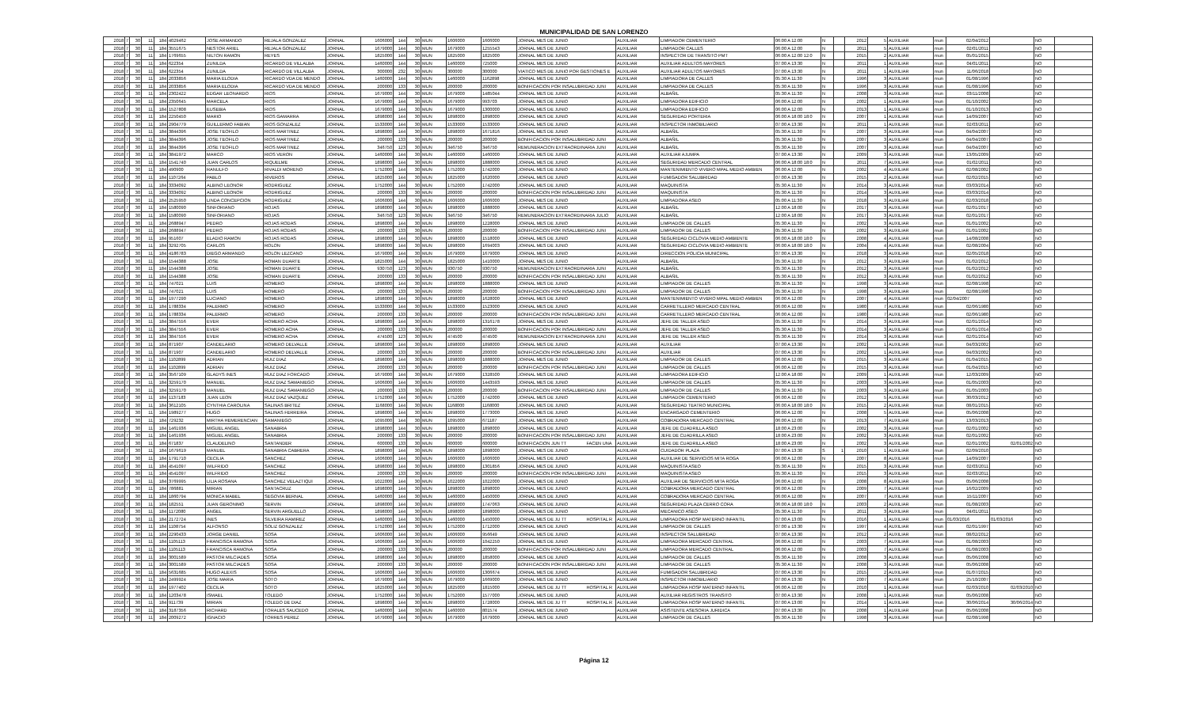MUNICIPALIDAD DE SAN LORENZO
| 2018 | 7 | 30 | 11 | 184 | 4029462 | JOSE ARMANDO | REJALA GONZALEZ | JORNAL | 1606000 | 144 | 30 | MUN | 1606000 | 1606000 | JORNAL MES DE JUNIO | | AUXILIAR | LIMPIADOR CEMENTERIO | 06:00 A 12:00 | N | | 2012 | 5 | AUXILIAR | mun | 02/04/2012 | | NO | |
| 2018 | 7 | 30 | 11 | 184 | 3551675 | NESTOR ARIEL | REJALA GONZALEZ | JORNAL | 1679000 | 144 | 30 | MUN | 1679000 | 1255543 | JORNAL MES DE JUNIO | | AUXILIAR | LIMPIADOR CALLES | 06:00 A 12:00 | N | | 2011 | 5 | AUXILIAR | mun | 02/01/2011 | | NO | |
| 2018 | 7 | 30 | 11 | 184 | 1769655 | NILTON RAMON | REYES | JORNAL | 1825000 | 144 | 30 | MUN | 1825000 | 1825000 | JORNAL MES DE JUNIO | | AUXILIAR | INSPECTOR DE TRANSITO PMT | 06:00 A 12:00 12:0 | N | | 2015 | 2 | AUXILIAR | mun | 05/01/2015 | | NO | |
| 2018 | 7 | 30 | 11 | 184 | 622354 | ZUNILDA | RICARDO DE VILLALBA | JORNAL | 1460000 | 144 | 30 | MUN | 1460000 | 725000 | JORNAL MES DE JUNIO | | AUXILIAR | AUXILIAR ADULTOS MAYORES | 07:00 A 13:30 | N | | 2011 | 1 | AUXILIAR | mun | 04/01/2011 | | NO | |
| 2018 | 7 | 30 | 11 | 184 | 622354 | ZUNILDA | RICARDO DE VILLALBA | JORNAL | 300000 | 232 | 30 | MUN | 300000 | 300000 | VIATICO MES DE JUNIO POR GESTIONES E | | AUXILIAR | AUXILIAR ADULTOS MAYORES | 07:00 A 13:30 | N | | 2011 | 1 | AUXILIAR | mun | 11/06/2018 | | NO | |
| 2018 | 7 | 30 | 11 | 184 | 2033856 | MARIA ELODIA | RICARDO VDA DE MENDO | JORNAL | 1460000 | 144 | 30 | MUN | 1460000 | 1162898 | JORNAL MES DE JUNIO | | AUXILIAR | LIMPIADORA DE CALLES | 05:30 A 11:30 | N | | 1996 | 3 | AUXILIAR | mun | 01/08/1996 | | NO | |
| 2018 | 7 | 30 | 11 | 184 | 2033856 | MARIA ELODIA | RICARDO VDA DE MENDO | JORNAL | 200000 | 133 | 30 | MUN | 200000 | 200000 | BONIFICACION POR INSALUBRIDAD JUNI | | AUXILIAR | LIMPIADORA DE CALLES | 05:30 A 11:30 | N | | 1996 | 3 | AUXILIAR | mun | 01/08/1996 | | NO | |
| 2018 | 7 | 30 | 11 | 184 | 2302422 | EDGAR LEONARDO | RIOS | JORNAL | 1679000 | 144 | 30 | MUN | 1679000 | 1485044 | JORNAL MES DE JUNIO | | AUXILIAR | ALBAÑIL | 05:30 A 11:30 | N | | 2008 | 3 | AUXILIAR | mun | 03/11/2008 | | NO | |
| 2018 | 7 | 30 | 11 | 184 | 2350645 | MARCELA | RIOS | JORNAL | 1679000 | 144 | 30 | MUN | 1679000 | 993703 | JORNAL MES DE JUNIO | | AUXILIAR | LIMPIADORA EDIFICIO | 06:00 A 12:00 | N | | 2002 | 1 | AUXILIAR | mun | 01/10/2002 | | NO | |
| 2018 | 7 | 30 | 11 | 184 | 1527808 | EUSEBIA | RIOS | JORNAL | 1679000 | 144 | 30 | MUN | 1679000 | 1300000 | JORNAL MES DE JUNIO | | AUXILIAR | LIMPIADORA EDIFICIO | 06:00 A 12:00 | N | | 2013 | 1 | AUXILIAR | mun | 01/10/2013 | | NO | |
| 2018 | 7 | 30 | 11 | 184 | 2250450 | MARIO | RIOS GAMARRA | JORNAL | 1898000 | 144 | 30 | MUN | 1898000 | 1898000 | JORNAL MES DE JUNIO | | AUXILIAR | SEGURIDAD PORTERIA | 06:00 A 18:00 18:0 | N | | 2007 | 1 | AUXILIAR | mun | 14/09/2007 | | NO | |
| 2018 | 7 | 30 | 11 | 184 | 2904779 | GUILLERMO FABIAN | RIOS GONZALEZ | JORNAL | 1533000 | 144 | 30 | MUN | 1533000 | 1533000 | JORNAL MES DE JUNIO | | AUXILIAR | INSPECTOR INMOBILIARIO | 07:00 A 13:30 | N | | 2011 | 1 | AUXILIAR | mun | 02/03/2011 | | NO | |
| 2018 | 7 | 30 | 11 | 184 | 3844396 | JOSE TEOFILO | RIOS MARTINEZ | JORNAL | 1898000 | 144 | 30 | MUN | 1898000 | 1671816 | JORNAL MES DE JUNIO | | AUXILIAR | ALBAÑIL | 05:30 A 11:30 | N | | 2007 | 3 | AUXILIAR | mun | 04/04/2007 | | NO | |
| 2018 | 7 | 30 | 11 | 184 | 3844396 | JOSE TEOFILO | RIOS MARTINEZ | JORNAL | 200000 | 133 | 30 | MUN | 200000 | 200000 | BONIFICACION POR INSALUBRIDAD JUNI | | AUXILIAR | ALBAÑIL | 05:30 A 11:30 | N | | 2007 | 3 | AUXILIAR | mun | 04/04/2007 | | NO | |
| 2018 | 7 | 30 | 11 | 184 | 3844396 | JOSE TEOFILO | RIOS MARTINEZ | JORNAL | 346750 | 123 | 30 | MUN | 346750 | 346750 | REMUNERACION EXTRAORDINARIA JUNI | | AUXILIAR | ALBAÑIL | 05:30 A 11:30 | N | | 2007 | 3 | AUXILIAR | mun | 04/04/2007 | | NO | |
| 2018 | 7 | 30 | 11 | 184 | 3841972 | MARCO | RIOS VERON | JORNAL | 1460000 | 144 | 30 | MUN | 1460000 | 1460000 | JORNAL MES DE JUNIO | | AUXILIAR | AUXILIAR AJUMPA | 07:00 A 13:30 | N | | 2009 | 3 | AUXILIAR | mun | 13/05/2009 | | NO | |
| 2018 | 7 | 30 | 11 | 184 | 1541740 | JUAN CARLOS | RIQUELME | JORNAL | 1898000 | 144 | 30 | MUN | 1898000 | 1888000 | JORNAL MES DE JUNIO | | AUXILIAR | SEGURIDAD MERCADO CENTRAL | 06:00 A 18:00 18:0 | N | | 2011 | 7 | AUXILIAR | mun | 01/02/2011 | | NO | |
| 2018 | 7 | 30 | 11 | 184 | 490900 | RANULFO | RIVALDI MORENO | JORNAL | 1752000 | 144 | 30 | MUN | 1752000 | 1742000 | JORNAL MES DE JUNIO | | AUXILIAR | MANTENIMIENTO VIVERO MPAL MEDIO AMBIEN | 06:00 A 12:00 | N | | 2002 | 4 | AUXILIAR | mun | 02/08/2002 | | NO | |
| 2018 | 7 | 30 | 11 | 184 | 1107264 | PABLO | RIVEROS | JORNAL | 1825000 | 144 | 30 | MUN | 1825000 | 1620000 | JORNAL MES DE JUNIO | | AUXILIAR | FUMIGADOR SALUBRIDAD | 07:00 A 13:30 | N | | 2015 | 2 | AUXILIAR | mun | 02/02/2015 | | NO | |
| 2018 | 7 | 30 | 11 | 184 | 3334092 | ALBINO LEONOR | RODRIGUEZ | JORNAL | 1752000 | 144 | 30 | MUN | 1752000 | 1742000 | JORNAL MES DE JUNIO | | AUXILIAR | MAQUINISTA | 05:30 A 11:30 | N | | 2014 | 3 | AUXILIAR | mun | 03/03/2014 | | NO | |
| 2018 | 7 | 30 | 11 | 184 | 3334092 | ALBINO LEONOR | RODRIGUEZ | JORNAL | 200000 | 133 | 30 | MUN | 200000 | 200000 | BONIFICACION POR INSALUBRIDAD JUNI | | AUXILIAR | MAQUINISTA | 05:30 A 11:30 | N | | 2014 | 3 | AUXILIAR | mun | 03/03/2014 | | NO | |
| 2018 | 7 | 30 | 11 | 184 | 2525950 | LINDA CONCEPCION | RODRIGUEZ | JORNAL | 1606000 | 144 | 30 | MUN | 1606000 | 1606000 | JORNAL MES DE JUNIO | | AUXILIAR | LIMPIADORA ASEO | 05:00 A 11:30 | N | | 2018 | 3 | AUXILIAR | mun | 02/03/2018 | | NO | |
| 2018 | 7 | 30 | 11 | 184 | 1580090 | SINFORIANO | ROJAS | JORNAL | 1898000 | 144 | 30 | MUN | 1898000 | 1888000 | JORNAL MES DE JUNIO | | AUXILIAR | ALBAÑIL | 12:00 A 18:00 | N | | 2017 | 3 | AUXILIAR | mun | 02/01/2017 | | NO | |
| 2018 | 7 | 30 | 11 | 184 | 1580090 | SINFORIANO | ROJAS | JORNAL | 346750 | 123 | 30 | MUN | 346750 | 346750 | REMUNERACION EXTRAORDINARIA JULIO | | AUXILIAR | ALBAÑIL | 12:00 A 18:00 | N | | 2017 | 3 | AUXILIAR | mun | 02/01/2017 | | NO | |
| 2018 | 7 | 30 | 11 | 184 | 2688947 | PEDRO | ROJAS RODAS | JORNAL | 1898000 | 144 | 30 | MUN | 1898000 | 1228000 | JORNAL MES DE JUNIO | | AUXILIAR | LIMPIADOR DE CALLES | 05:30 A 11:30 | N | | 2002 | 3 | AUXILIAR | mun | 01/01/2002 | | NO | |
| 2018 | 7 | 30 | 11 | 184 | 2688947 | PEDRO | ROJAS RODAS | JORNAL | 200000 | 133 | 30 | MUN | 200000 | 200000 | BONIFICACION POR INSALUBRIDAD JUNI | | AUXILIAR | LIMPIADOR DE CALLES | 05:30 A 11:30 | N | | 2002 | 3 | AUXILIAR | mun | 01/01/2002 | | NO | |
| 2018 | 7 | 30 | 11 | 184 | 951607 | ELADIO RAMON | ROJAS RODAS | JORNAL | 1898000 | 144 | 30 | MUN | 1898000 | 1518000 | JORNAL MES DE JUNIO | | AUXILIAR | SEGURIDAD CICLOVIA MEDIO AMBIENTE | 06:00 A 18:00 18:0 | N | | 2008 | 4 | AUXILIAR | mun | 14/08/2008 | | NO | |
| 2018 | 7 | 30 | 11 | 184 | 3292705 | CARLOS | ROLON | JORNAL | 1898000 | 144 | 30 | MUN | 1898000 | 1694003 | JORNAL MES DE JUNIO | | AUXILIAR | SEGURIDAD CICLOVIA MEDIO AMBIENTE | 06:00 A 18:00 18:0 | N | | 2004 | 4 | AUXILIAR | mun | 02/08/2004 | | NO | |
| 2018 | 7 | 30 | 11 | 184 | 4186783 | DIEGO ARMANDO | ROLON LEZCANO | JORNAL | 1679000 | 144 | 30 | MUN | 1679000 | 1679000 | JORNAL MES DE JUNIO | | AUXILIAR | DIRECCION POLICIA MUNICIPAL | 07:00 A 13:30 | N | | 2018 | 3 | AUXILIAR | mun | 02/05/2018 | | NO | |
| 2018 | 7 | 30 | 11 | 184 | 1544388 | JOSE | ROMAN DUARTE | JORNAL | 1825000 | 144 | 30 | MUN | 1825000 | 1410000 | JORNAL MES DE JUNIO | | AUXILIAR | ALBAÑIL | 05:30 A 11:30 | N | | 2012 | 3 | AUXILIAR | mun | 01/02/2012 | | NO | |
| 2018 | 7 | 30 | 11 | 184 | 1544388 | JOSE | ROMAN DUARTE | JORNAL | 930750 | 123 | 30 | MUN | 930750 | 930750 | REMUNERACION EXTRAORDINARIA JUNI | | AUXILIAR | ALBAÑIL | 05:30 A 11:30 | N | | 2012 | 3 | AUXILIAR | mun | 01/02/2012 | | NO | |
| 2018 | 7 | 30 | 11 | 184 | 1544388 | JOSE | ROMAN DUARTE | JORNAL | 200000 | 133 | 30 | MUN | 200000 | 200000 | BONIFICACION POR INSALUBRIDAD JUNI | | AUXILIAR | ALBAÑIL | 05:30 A 11:30 | N | | 2012 | 3 | AUXILIAR | mun | 01/02/2012 | | NO | |
| 2018 | 7 | 30 | 11 | 184 | 747021 | LUIS | ROMERO | JORNAL | 1898000 | 144 | 30 | MUN | 1898000 | 1888000 | JORNAL MES DE JUNIO | | AUXILIAR | LIMPIADOR DE CALLES | 05:30 A 11:30 | N | | 1998 | 3 | AUXILIAR | mun | 02/08/1998 | | NO | |
| 2018 | 7 | 30 | 11 | 184 | 747021 | LUIS | ROMERO | JORNAL | 200000 | 133 | 30 | MUN | 200000 | 200000 | BONIFICACION POR INSALUBRIDAD JUNI | | AUXILIAR | LIMPIADOR DE CALLES | 05:30 A 11:30 | N | | 1998 | 3 | AUXILIAR | mun | 02/08/1998 | | NO | |
| 2018 | 7 | 30 | 11 | 184 | 1977290 | LUCIANO | ROMERO | JORNAL | 1898000 | 144 | 30 | MUN | 1898000 | 1628000 | JORNAL MES DE JUNIO | | AUXILIAR | MANTENIMIENTO VIVERO MPAL MEDIO AMBIEN | 06:00 A 12:00 | N | | 2007 | 4 | AUXILIAR | mun | 02/04/2007 | | NO | |
| 2018 | 7 | 30 | 11 | 184 | 1788334 | PALERMO | ROMERO | JORNAL | 1533000 | 144 | 30 | MUN | 1533000 | 1523000 | JORNAL MES DE JUNIO | | AUXILIAR | CARRETILLERO MERCADO CENTRAL | 06:00 A 12:00 | N | | 1980 | 7 | AUXILIAR | mun | 02/06/1980 | | NO | |
| 2018 | 7 | 30 | 11 | 184 | 1788334 | PALERMO | ROMERO | JORNAL | 200000 | 133 | 30 | MUN | 200000 | 200000 | BONIFICACION POR INSALUBRIDAD JUNI | | AUXILIAR | CARRETILLERO MERCADO CENTRAL | 06:00 A 12:00 | N | | 1980 | 7 | AUXILIAR | mun | 02/06/1980 | | NO | |
| 2018 | 7 | 30 | 11 | 184 | 3847556 | EVER | ROMERO ACHA | JORNAL | 1898000 | 144 | 30 | MUN | 1898000 | 1316178 | JORNAL MES DE JUNIO | | AUXILIAR | JEFE DE TALLER ASEO | 05:30 A 11:30 | N | | 2014 | 3 | AUXILIAR | mun | 02/01/2014 | | NO | |
| 2018 | 7 | 30 | 11 | 184 | 3847556 | EVER | ROMERO ACHA | JORNAL | 200000 | 133 | 30 | MUN | 200000 | 200000 | BONIFICACION POR INSALUBRIDAD JUNI | | AUXILIAR | JEFE DE TALLER ASEO | 05:30 A 11:30 | N | | 2014 | 3 | AUXILIAR | mun | 02/01/2014 | | NO | |
| 2018 | 7 | 30 | 11 | 184 | 3847556 | EVER | ROMERO ACHA | JORNAL | 474500 | 123 | 30 | MUN | 474500 | 474500 | REMUNERACION EXTRAORDINARIA JUNI | | AUXILIAR | JEFE DE TALLER ASEO | 05:30 A 11:30 | N | | 2014 | 3 | AUXILIAR | mun | 02/01/2014 | | NO | |
| 2018 | 7 | 30 | 11 | 184 | 871907 | CANDELARIO | ROMERO DELVALLE | JORNAL | 1898000 | 144 | 30 | MUN | 1898000 | 1898000 | JORNAL MES DE JUNIO | | AUXILIAR | AUXILIAR | 07:00 A 13:30 | N | | 2002 | 1 | AUXILIAR | mun | 04/03/2002 | | NO | |
| 2018 | 7 | 30 | 11 | 184 | 871907 | CANDELARIO | ROMERO DELVALLE | JORNAL | 200000 | 133 | 30 | MUN | 200000 | 200000 | BONIFICACION POR INSALUBRIDAD JUNI | | AUXILIAR | AUXILIAR | 07:00 A 13:30 | N | | 2002 | 1 | AUXILIAR | mun | 04/03/2002 | | NO | |
| 2018 | 7 | 30 | 11 | 184 | 1102899 | ADRIAN | RUIZ DIAZ | JORNAL | 1898000 | 144 | 30 | MUN | 1898000 | 1888000 | JORNAL MES DE JUNIO | | AUXILIAR | LIMPIADOR DE CALLES | 06:00 A 12:00 | N | | 2015 | 3 | AUXILIAR | mun | 01/04/2015 | | NO | |
| 2018 | 7 | 30 | 11 | 184 | 1102899 | ADRIAN | RUIZ DIAZ | JORNAL | 200000 | 133 | 30 | MUN | 200000 | 200000 | BONIFICACION POR INSALUBRIDAD JUNI | | AUXILIAR | LIMPIADOR DE CALLES | 06:00 A 12:00 | N | | 2015 | 3 | AUXILIAR | mun | 01/04/2015 | | NO | |
| 2018 | 7 | 30 | 11 | 184 | 3567109 | GLADYS INES | RUIZ DIAZ FORCADO | JORNAL | 1679000 | 144 | 30 | MUN | 1679000 | 1328500 | JORNAL MES DE JUNIO | | AUXILIAR | LIMPIADORA EDIFICIO | 12:00 A 18:00 | N | | 2009 | 1 | AUXILIAR | mun | 12/03/2009 | | NO | |
| 2018 | 7 | 30 | 11 | 184 | 3259170 | MANUEL | RUIZ DIAZ SAMANIEGO | JORNAL | 1606000 | 144 | 30 | MUN | 1606000 | 1443593 | JORNAL MES DE JUNIO | | AUXILIAR | LIMPIADOR DE CALLES | 05:30 A 11:30 | N | | 2003 | 3 | AUXILIAR | mun | 01/05/2003 | | NO | |
| 2018 | 7 | 30 | 11 | 184 | 3259170 | MANUEL | RUIZ DIAZ SAMANIEGO | JORNAL | 200000 | 133 | 30 | MUN | 200000 | 200000 | BONIFICACION POR INSALUBRIDAD JUNI | | AUXILIAR | LIMPIADOR DE CALLES | 05:30 A 11:30 | N | | 2003 | 3 | AUXILIAR | mun | 01/05/2003 | | NO | |
| 2018 | 7 | 30 | 11 | 184 | 1137183 | JUAN LEON | RUIZ DIAZ VAZQUEZ | JORNAL | 1752000 | 144 | 30 | MUN | 1752000 | 1742000 | JORNAL MES DE JUNIO | | AUXILIAR | LIMPIADOR CEMENTERIO | 06:00 A 12:00 | N | | 2012 | 5 | AUXILIAR | mun | 30/03/2012 | | NO | |
| 2018 | 7 | 30 | 11 | 184 | 3612105 | CYNTHIA CAROLINA | SALINAS BRITEZ | JORNAL | 1168000 | 144 | 30 | MUN | 1168000 | 1168000 | JORNAL MES DE JUNIO | | AUXILIAR | SEGURIDAD TEATRO MUNICIPAL | 06:00 A 18:00 18:0 | N | | 2015 | 2 | AUXILIAR | mun | 08/01/2015 | | NO | |
| 2018 | 7 | 30 | 11 | 184 | 1989277 | HUGO | SALINAS FERREIRA | JORNAL | 1898000 | 144 | 30 | MUN | 1898000 | 1773000 | JORNAL MES DE JUNIO | | AUXILIAR | ENCARGADO CEMENTERIO | 06:00 A 12:00 | N | | 2008 | 5 | AUXILIAR | mun | 05/06/2008 | | NO | |
| 2018 | 7 | 30 | 11 | 184 | 729232 | MIRTHA HEMERENCIAN | SAMANIEGO | JORNAL | 1095000 | 144 | 30 | MUN | 1095000 | 671187 | JORNAL MES DE JUNIO | | AUXILIAR | COBRADORA MERCADO CENTRAL | 06:00 A 12:00 | N | | 2013 | 7 | AUXILIAR | mun | 13/03/2013 | | NO | |
| 2018 | 7 | 30 | 11 | 184 | 1461936 | MIGUEL ANGEL | SANABRIA | JORNAL | 1898000 | 144 | 30 | MUN | 1898000 | 1898000 | JORNAL MES DE JUNIO | | AUXILIAR | JEFE DE CUADRILLA ASEO | 18:00 A 23:00 | N | | 2002 | 3 | AUXILIAR | mun | 02/01/2002 | | NO | |
| 2018 | 7 | 30 | 11 | 184 | 1461936 | MIGUEL ANGEL | SANABRIA | JORNAL | 200000 | 133 | 30 | MUN | 200000 | 200000 | BONIFICACION POR INSALUBRIDAD JUNI | | AUXILIAR | JEFE DE CUADRILLA ASEO | 18:00 A 23:00 | N | | 2002 | 3 | AUXILIAR | mun | 02/01/2002 | | NO | |
| 2018 | 7 | 30 | 11 | 184 | 671837 | CLAUDELINO | SANTANDER | JORNAL | 600000 | 133 | 30 | MUN | 600000 | 600000 | BONIFICACION JUN TT | FACEN UNA | AUXILIAR | JEFE DE CUADRILLA ASEO | 18:00 A 23:00 | N | | 2002 | 3 | AUXILIAR | mun | 02/01/2002 | 02/01/2002 | NO | |
| 2018 | 7 | 30 | 11 | 184 | 1679619 | MANUEL | SANABRIA CABRERA | JORNAL | 1898000 | 144 | 30 | MUN | 1898000 | 1898000 | JORNAL MES DE JUNIO | | AUXILIAR | CUIDADOR PLAZA | 07:00 A 13:30 | S | 1 | 2010 | 1 | AUXILIAR | mun | 02/09/2010 | | NO | |
| 2018 | 7 | 30 | 11 | 184 | 1791710 | CECILIA | SANCHEZ | JORNAL | 1606000 | 144 | 30 | MUN | 1606000 | 1606000 | JORNAL MES DE JUNIO | | AUXILIAR | AUXILIAR DE SERVICIOS MITA ROGA | 06:00 A 12:00 | N | | 2007 | 8 | AUXILIAR | mun | 14/09/2007 | | NO | |
| 2018 | 7 | 30 | 11 | 184 | 4541097 | WILFRIDO | SANCHEZ | JORNAL | 1898000 | 144 | 30 | MUN | 1898000 | 1301856 | JORNAL MES DE JUNIO | | AUXILIAR | MAQUINISTA ASEO | 05:30 A 11:30 | N | | 2015 | 3 | AUXILIAR | mun | 02/03/2011 | | NO | |
| 2018 | 7 | 30 | 11 | 184 | 4541097 | WILFRIDO | SANCHEZ | JORNAL | 200000 | 133 | 30 | MUN | 200000 | 200000 | BONIFICACION POR INSALUBRIDAD JUNI | | AUXILIAR | MAQUINISTA ASEO | 05:30 A 11:30 | N | | 2015 | 3 | AUXILIAR | mun | 02/03/2011 | | NO | |
| 2018 | 7 | 30 | 11 | 184 | 3769995 | LILIA ROSANA | SANCHEZ VELAZTIQUI | JORNAL | 1022000 | 144 | 30 | MUN | 1022000 | 1022000 | JORNAL MES DE JUNIO | | AUXILIAR | AUXILIAR DE SERVICIOS MITA ROGA | 06:00 A 12:00 | N | | 2008 | 8 | AUXILIAR | mun | 05/06/2008 | | NO | |
| 2018 | 7 | 30 | 11 | 184 | 786881 | MIRIAN | SANTACRUZ | JORNAL | 1898000 | 144 | 30 | MUN | 1898000 | 1898000 | JORNAL MES DE JUNIO | | AUXILIAR | COBRADORA MERCADO CENTRAL | 06:00 A 12:00 | N | | 2009 | 7 | AUXILIAR | mun | 16/02/2009 | | NO | |
| 2018 | 7 | 30 | 11 | 184 | 1860794 | MONICA MABEL | SEGOVIA BERNAL | JORNAL | 1460000 | 144 | 30 | MUN | 1460000 | 1450000 | JORNAL MES DE JUNIO | | AUXILIAR | COBRADORA MERCADO CENTRAL | 06:00 A 12:00 | N | | 2007 | 7 | AUXILIAR | mun | 15/11/2007 | | NO | |
| 2018 | 7 | 30 | 11 | 184 | 182551 | JUAN GERONIMO | SERVIN | JORNAL | 1898000 | 144 | 30 | MUN | 1898000 | 1747063 | JORNAL MES DE JUNIO | | AUXILIAR | SEGURIDAD PLAZA CERRO CORA | 06:00 A 18:00 18:0 | N | | 2003 | 2 | AUXILIAR | mun | 01/08/2003 | | NO | |
| 2018 | 7 | 30 | 11 | 184 | 1172080 | ANGEL | SERVIN ARGUELLO | JORNAL | 1898000 | 144 | 30 | MUN | 1898000 | 1898000 | JORNAL MES DE JUNIO | | AUXILIAR | MECANICO ASEO | 05:30 A 11:30 | N | | 2011 | 3 | AUXILIAR | mun | 04/01/2011 | | NO | |
| 2018 | 7 | 30 | 11 | 184 | 2172724 | INES | SILVEIRA RAMIREZ | JORNAL | 1460000 | 144 | 30 | MUN | 1460000 | 1450000 | JORNAL MES DE JU TT | HOSPITAL R | AUXILIAR | LIMPIADORA HOSP MATERNO INFANTIL | 07:00 A 13:00 | N | | 2016 | 1 | AUXILIAR | mun | 01/03/2016 | 01/03/2016 | NO | |
| 2018 | 7 | 30 | 11 | 184 | 1108754 | ALFONSO | SOLIZ GONZALEZ | JORNAL | 1752000 | 144 | 30 | MUN | 1752000 | 1712000 | JORNAL MES DE JUNIO | | AUXILIAR | LIMPIADOR DE CALLES | 07:00 a 13:30 | N | | 1997 | 4 | AUXILIAR | mun | 02/01/1997 | | NO | |
| 2018 | 7 | 30 | 11 | 184 | 2290433 | JORGE DANIEL | SOSA | JORNAL | 1606000 | 144 | 30 | MUN | 1606000 | 956649 | JORNAL MES DE JUNIO | | AUXILIAR | INSPECTOR SALUBRIDAD | 07:00 A 13:30 | N | | 2012 | 2 | AUXILIAR | mun | 08/02/2012 | | NO | |
| 2018 | 7 | 30 | 11 | 184 | 1105113 | FRANCISCA RAMONA | SOSA | JORNAL | 1606000 | 144 | 30 | MUN | 1606000 | 1042250 | JORNAL MES DE JUNIO | | AUXILIAR | LIMPIADORA MERCADO CENTRAL | 06:00 A 12:00 | N | | 2003 | 7 | AUXILIAR | mun | 01/08/2003 | | NO | |
| 2018 | 7 | 30 | 11 | 184 | 1105113 | FRANCISCA RAMONA | SOSA | JORNAL | 200000 | 133 | 30 | MUN | 200000 | 200000 | BONIFICACION POR INSALUBRIDAD JUNI | | AUXILIAR | LIMPIADORA MERCADO CENTRAL | 06:00 A 12:00 | N | | 2003 | 7 | AUXILIAR | mun | 01/08/2003 | | NO | |
| 2018 | 7 | 30 | 11 | 184 | 3001589 | PASTOR MILCIADES | SOSA | JORNAL | 1898000 | 144 | 30 | MUN | 1898000 | 1858000 | JORNAL MES DE JUNIO | | AUXILIAR | LIMPIADOR DE CALLES | 05:30 A 11:30 | N | | 2008 | 3 | AUXILIAR | mun | 05/06/2008 | | NO | |
| 2018 | 7 | 30 | 11 | 184 | 3001589 | PASTOR MILCIADES | SOSA | JORNAL | 200000 | 133 | 30 | MUN | 200000 | 200000 | BONIFICACION POR INSALUBRIDAD JUNI | | AUXILIAR | LIMPIADOR DE CALLES | 05:30 A 11:30 | N | | 2008 | 3 | AUXILIAR | mun | 05/06/2008 | | NO | |
| 2018 | 7 | 30 | 11 | 184 | 5631685 | HUGO ALEXIS | SOSA | JORNAL | 1606000 | 144 | 30 | MUN | 1606000 | 1306674 | JORNAL MES DE JUNIO | | AUXILIAR | FUMIGADOR SALUBRIDAD | 07:00 A 13:30 | N | | 2015 | 2 | AUXILIAR | mun | 01/07/2015 | | NO | |
| 2018 | 7 | 30 | 11 | 184 | 2499924 | JOSE MARIA | SOTO | JORNAL | 1679000 | 144 | 30 | MUN | 1679000 | 1669000 | JORNAL MES DE JUNIO | | AUXILIAR | INSPECTOR INMOBILIARIO | 07:00 A 13:30 | N | | 2007 | 7 | AUXILIAR | mun | 25/10/2007 | | NO | |
| 2018 | 7 | 30 | 11 | 184 | 1977402 | CECILIA | SOTO | JORNAL | 1825000 | 144 | 30 | MUN | 1825000 | 1815000 | JORNAL MES DE JU TT | HOSPITAL R | AUXILIAR | LIMPIADORA HOSP MATERNO INFANTIL | 06:00 A 12:00 | N | | 2010 | 1 | AUXILIAR | mun | 02/03/2010 | 02/03/2010 | NO | |
| 2018 | 7 | 30 | 11 | 184 | 1203478 | ISMAEL | TOLEDO | JORNAL | 1752000 | 144 | 30 | MUN | 1752000 | 1577000 | JORNAL MES DE JUNIO | | AUXILIAR | AUXILIAR REGISTROS TRANSITO | 07:00 A 13:30 | N | | 2008 | 1 | AUXILIAR | mun | 05/06/2008 | | NO | |
| 2018 | 7 | 30 | 11 | 184 | 911739 | MIRIAN | TOLEDO DE DIAZ | JORNAL | 1898000 | 144 | 30 | MUN | 1898000 | 1728000 | JORNAL MES DE JU TT | HOSPITAL R | AUXILIAR | LIMPIADORA HOSP MATERNO INFANTIL | 07:00 A 13:00 | N | | 2014 | 1 | AUXILIAR | mun | 30/06/2014 | 30/06/2014 | NO | |
| 2018 | 7 | 30 | 11 | 184 | 3187356 | RICHARD | TORALES SAUCEDO | JORNAL | 1460000 | 144 | 30 | MUN | 1460000 | 801574 | JORNAL MES DE JUNIO | | AUXILIAR | ASISTENTE ASESORIA JURIDICA | 07:00 A 13:30 | N | | 2008 | 1 | AUXILIAR | mun | 05/06/2008 | | NO | |
| 2018 | 7 | 30 | 11 | 184 | 2009272 | IGNACIO | TORRES PEREZ | JORNAL | 1679000 | 144 | 30 | MUN | 1679000 | 1679000 | JORNAL MES DE JUNIO | | AUXILIAR | LIMPIADOR DE CALLES | 05:30 A 11:30 | N | | 1998 | 3 | AUXILIAR | mun | 02/08/1998 | | NO | |
Página 12